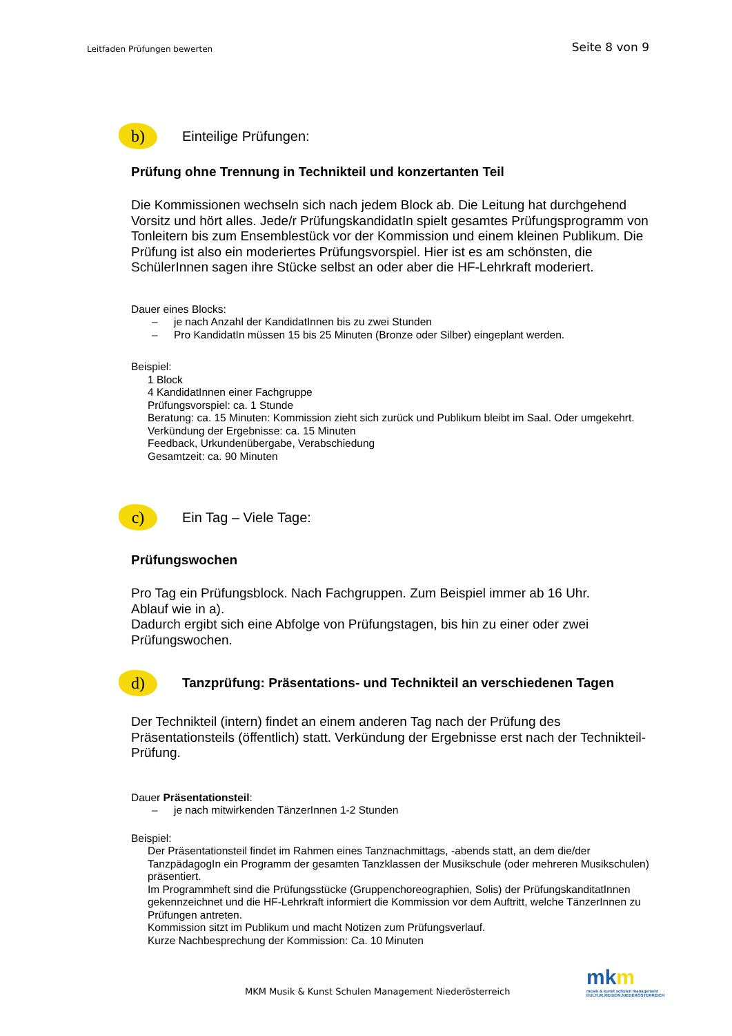Leitfaden Prüfungen bewerten
Seite 8 von 9
b)
Einteilige Prüfungen:
Prüfung ohne Trennung in Technikteil und konzertanten Teil
Die Kommissionen wechseln sich nach jedem Block ab. Die Leitung hat durchgehend Vorsitz und hört alles. Jede/r PrüfungskandidatIn spielt gesamtes Prüfungsprogramm von Tonleitern bis zum Ensemblestück vor der Kommission und einem kleinen Publikum. Die Prüfung ist also ein moderiertes Prüfungsvorspiel. Hier ist es am schönsten, die SchülerInnen sagen ihre Stücke selbst an oder aber die HF-Lehrkraft moderiert.
Dauer eines Blocks:
– je nach Anzahl der KandidatInnen bis zu zwei Stunden
– Pro KandidatIn müssen 15 bis 25 Minuten (Bronze oder Silber) eingeplant werden.
Beispiel:
1 Block
4 KandidatInnen einer Fachgruppe
Prüfungsvorspiel: ca. 1 Stunde
Beratung: ca. 15 Minuten: Kommission zieht sich zurück und Publikum bleibt im Saal. Oder umgekehrt.
Verkündung der Ergebnisse: ca. 15 Minuten
Feedback, Urkundenübergabe, Verabschiedung
Gesamtzeit: ca. 90 Minuten
c)
Ein Tag – Viele Tage:
Prüfungswochen
Pro Tag ein Prüfungsblock. Nach Fachgruppen. Zum Beispiel immer ab 16 Uhr.
Ablauf wie in a).
Dadurch ergibt sich eine Abfolge von Prüfungstagen, bis hin zu einer oder zwei Prüfungswochen.
d)
Tanzprüfung: Präsentations- und Technikteil an verschiedenen Tagen
Der Technikteil (intern) findet an einem anderen Tag nach der Prüfung des Präsentationsteils (öffentlich) statt. Verkündung der Ergebnisse erst nach der Technikteil-Prüfung.
Dauer Präsentationsteil:
– je nach mitwirkenden TänzerInnen 1-2 Stunden
Beispiel:
Der Präsentationsteil findet im Rahmen eines Tanznachmittags, -abends statt, an dem die/der TanzpädagogIn ein Programm der gesamten Tanzklassen der Musikschule (oder mehreren Musikschulen) präsentiert.
Im Programmheft sind die Prüfungsstücke (Gruppenchoreographien, Solis) der PrüfungskanditatInnen gekennzeichnet und die HF-Lehrkraft informiert die Kommission vor dem Auftritt, welche TänzerInnen zu Prüfungen antreten.
Kommission sitzt im Publikum und macht Notizen zum Prüfungsverlauf.
Kurze Nachbesprechung der Kommission: Ca. 10 Minuten
MKM Musik & Kunst Schulen Management Niederösterreich
mkm
musik & kunst schulen management
KULTUR.REGION.NIEDERÖSTERREICH